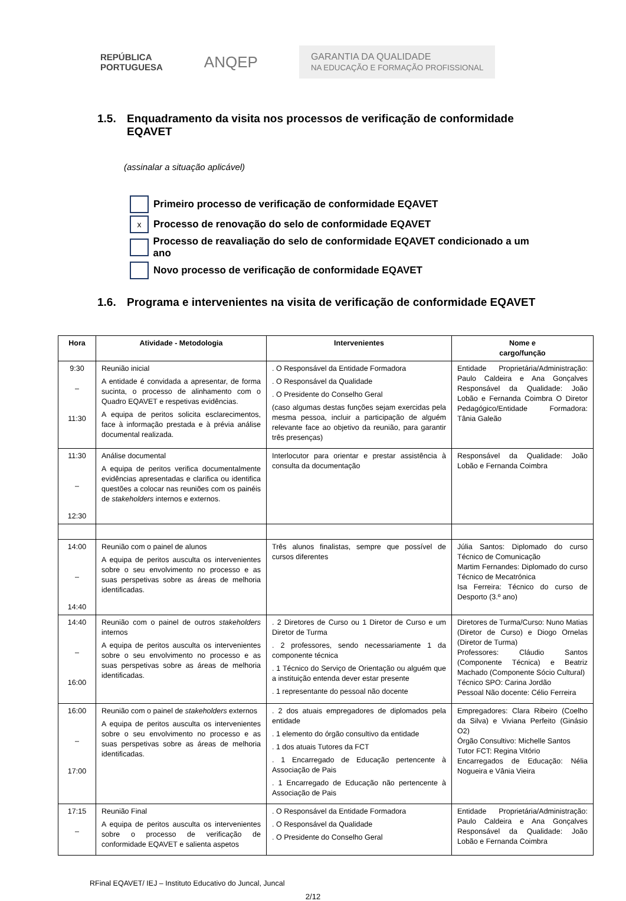REPÚBLICA
PORTUGUESA
ANQEP
GARANTIA DA QUALIDADE
NA EDUCAÇÃO E FORMAÇÃO PROFISSIONAL
1.5. Enquadramento da visita nos processos de verificação de conformidade EQAVET
(assinalar a situação aplicável)
Primeiro processo de verificação de conformidade EQAVET
x
Processo de renovação do selo de conformidade EQAVET
Processo de reavaliação do selo de conformidade EQAVET condicionado a um ano
Novo processo de verificação de conformidade EQAVET
1.6. Programa e intervenientes na visita de verificação de conformidade EQAVET
| Hora | Atividade - Metodologia | Intervenientes | Nome e cargo/função |
| --- | --- | --- | --- |
| 9:30 – 11:30 | Reunião inicial A entidade é convidada a apresentar, de forma sucinta, o processo de alinhamento com o Quadro EQAVET e respetivas evidências. A equipa de peritos solicita esclarecimentos, face à informação prestada e à prévia análise documental realizada. | . O Responsável da Entidade Formadora . O Responsável da Qualidade . O Presidente do Conselho Geral (caso algumas destas funções sejam exercidas pela mesma pessoa, incluir a participação de alguém relevante face ao objetivo da reunião, para garantir três presenças) | Entidade Proprietária/Administração: Paulo Caldeira e Ana Gonçalves Responsável da Qualidade: João Lobão e Fernanda Coimbra O Diretor Pedagógico/Entidade Formadora: Tânia Galeão |
| 11:30 – 12:30 | Análise documental A equipa de peritos verifica documentalmente evidências apresentadas e clarifica ou identifica questões a colocar nas reuniões com os painéis de stakeholders internos e externos. | Interlocutor para orientar e prestar assistência à consulta da documentação | Responsável da Qualidade: João Lobão e Fernanda Coimbra |
| 14:00 – 14:40 | Reunião com o painel de alunos A equipa de peritos ausculta os intervenientes sobre o seu envolvimento no processo e as suas perspetivas sobre as áreas de melhoria identificadas. | Três alunos finalistas, sempre que possível de cursos diferentes | Júlia Santos: Diplomado do curso Técnico de Comunicação Martim Fernandes: Diplomado do curso Técnico de Mecatrónica Isa Ferreira: Técnico do curso de Desporto (3.º ano) |
| 14:40 – 16:00 | Reunião com o painel de outros stakeholders internos A equipa de peritos ausculta os intervenientes sobre o seu envolvimento no processo e as suas perspetivas sobre as áreas de melhoria identificadas. | . 2 Diretores de Curso ou 1 Diretor de Curso e um Diretor de Turma . 2 professores, sendo necessariamente 1 da componente técnica . 1 Técnico do Serviço de Orientação ou alguém que a instituição entenda dever estar presente . 1 representante do pessoal não docente | Diretores de Turma/Curso: Nuno Matias (Diretor de Curso) e Diogo Ornelas (Diretor de Turma) Professores: Cláudio Santos (Componente Técnica) e Beatriz Machado (Componente Sócio Cultural) Técnico SPO: Carina Jordão Pessoal Não docente: Célio Ferreira |
| 16:00 – 17:00 | Reunião com o painel de stakeholders externos A equipa de peritos ausculta os intervenientes sobre o seu envolvimento no processo e as suas perspetivas sobre as áreas de melhoria identificadas. | . 2 dos atuais empregadores de diplomados pela entidade . 1 elemento do órgão consultivo da entidade . 1 dos atuais Tutores da FCT . 1 Encarregado de Educação pertencente à Associação de Pais . 1 Encarregado de Educação não pertencente à Associação de Pais | Empregadores: Clara Ribeiro (Coelho da Silva) e Viviana Perfeito (Ginásio O2) Órgão Consultivo: Michelle Santos Tutor FCT: Regina Vitório Encarregados de Educação: Nélia Nogueira e Vânia Vieira |
| 17:15 – | Reunião Final A equipa de peritos ausculta os intervenientes sobre o processo de verificação de conformidade EQAVET e salienta aspetos | . O Responsável da Entidade Formadora . O Responsável da Qualidade . O Presidente do Conselho Geral | Entidade Proprietária/Administração: Paulo Caldeira e Ana Gonçalves Responsável da Qualidade: João Lobão e Fernanda Coimbra |
RFinal EQAVET/ IEJ – Instituto Educativo do Juncal, Juncal
2/12